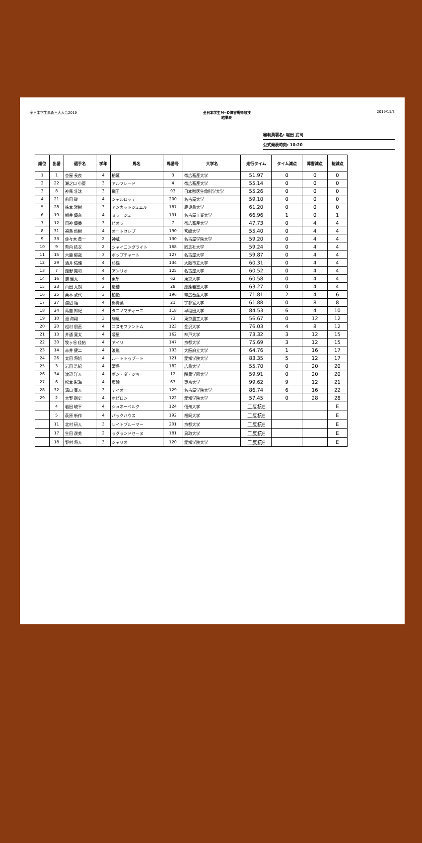全日本学生馬術三大大会2019 全日本学生M−D障害馬術競技
結果表 2019/11/3
審判員署名: 堀田 武司
公式発表時刻: 10:20
| 順位 | 出番 | 選手名 | 学年 | 馬名 | 馬番号 | 大学名 | 走行タイム | タイム減点 | 障害減点 | 総減点 |
| --- | --- | --- | --- | --- | --- | --- | --- | --- | --- | --- |
| 1 | 1 | 杢屋 長良 | 4 | 柏蓮 | 3 | 帯広畜産大学 | 51.97 | 0 | 0 | 0 |
| 2 | 22 | 瀬之口 小夏 | 3 | アルフレード | 4 | 帯広畜産大学 | 55.14 | 0 | 0 | 0 |
| 3 | 8 | 神馬 壮汰 | 3 | 飛王 | 93 | 日本獣医生命科学大学 | 55.26 | 0 | 0 | 0 |
| 4 | 21 | 前田 駿 | 4 | シャルロッテ | 200 | 名古屋大学 | 59.10 | 0 | 0 | 0 |
| 5 | 28 | 株本 雅樹 | 3 | アンカットジュエル | 187 | 鹿児島大学 | 61.20 | 0 | 0 | 0 |
| 6 | 19 | 栃井 優奈 | 4 | ミラージュ | 131 | 名古屋工業大学 | 66.96 | 1 | 0 | 1 |
| 7 | 12 | 田神 優香 | 3 | ビオラ | 7 | 帯広畜産大学 | 47.73 | 0 | 4 | 4 |
| 8 | 31 | 福島 悠樹 | 4 | オートセレブ | 190 | 宮崎大学 | 55.40 | 0 | 4 | 4 |
| 9 | 33 | 佐々木 貴一 | 2 | 神威 | 130 | 名古屋学院大学 | 59.20 | 0 | 4 | 4 |
| 10 | 9 | 幣内 結衣 | 2 | シャイニングライト | 168 | 同志社大学 | 59.24 | 0 | 4 | 4 |
| 11 | 15 | 六鹿 郁哉 | 3 | ポップチャート | 127 | 名古屋大学 | 59.87 | 0 | 4 | 4 |
| 12 | 29 | 酒井 佑輔 | 4 | 杉錨 | 134 | 大阪市立大学 | 60.31 | 0 | 4 | 4 |
| 13 | 7 | 館野 晃和 | 4 | アンリオ | 125 | 名古屋大学 | 60.52 | 0 | 4 | 4 |
| 14 | 16 | 勝 健太 | 4 | 東隼 | 62 | 東京大学 | 60.58 | 0 | 4 | 4 |
| 15 | 23 | 山田 太朗 | 3 | 慶楼 | 28 | 慶應義塾大学 | 63.27 | 0 | 4 | 4 |
| 16 | 25 | 栗本 敦代 | 3 | 柏艶 | 196 | 帯広畜産大学 | 71.81 | 2 | 4 | 6 |
| 17 | 27 | 渡辺 臨 | 4 | 栃青葉 | 21 | 宇都宮大学 | 61.88 | 0 | 8 | 8 |
| 18 | 24 | 蒔苗 知紀 | 4 | タニノマティーニ | 118 | 早稲田大学 | 84.53 | 6 | 4 | 10 |
| 19 | 10 | 溜 海翔 | 3 | 駒風 | 73 | 東京農工大学 | 56.67 | 0 | 12 | 12 |
| 20 | 20 | 松村 朋直 | 4 | コスモファントム | 123 | 金沢大学 | 76.03 | 4 | 8 | 12 |
| 21 | 13 | 井通 寛太 | 4 | 凌星 | 162 | 神戸大学 | 73.32 | 3 | 12 | 15 |
| 22 | 30 | 牧ヶ谷 佳佑 | 4 | アイリ | 147 | 京都大学 | 75.69 | 3 | 12 | 15 |
| 23 | 14 | 赤井 健二 | 4 | 浪嵐 | 193 | 大阪府立大学 | 64.76 | 1 | 16 | 17 |
| 24 | 26 | 太田 将旭 | 4 | ルートトゥブート | 121 | 愛知学院大学 | 83.35 | 5 | 12 | 17 |
| 25 | 3 | 岩田 浩紀 | 4 | 清将 | 182 | 広島大学 | 55.70 | 0 | 20 | 20 |
| 26 | 34 | 渡辺 洋人 | 4 | ポン・ダ・ジョー | 12 | 酪農学園大学 | 59.91 | 0 | 20 | 20 |
| 27 | 6 | 松本 彩海 | 4 | 東鈴 | 63 | 東京大学 | 99.62 | 9 | 12 | 21 |
| 28 | 32 | 溝口 寛人 | 3 | テイオー | 129 | 名古屋学院大学 | 86.74 | 6 | 16 | 22 |
| 29 | 2 | 大野 剛史 | 4 | ホピロン | 122 | 愛知学院大学 | 57.45 | 0 | 28 | 28 |
| | 4 | 岩田 峻平 | 4 | シュネーベルク | 124 | 信州大学 | 二反抗E | | | E |
| | 5 | 萩原 新作 | 4 | バックハウス | 192 | 福岡大学 | 二反抗E | | | E |
| | 11 | 北村 研人 | 3 | レイトブルーマー | 201 | 京都大学 | 二反抗E | | | E |
| | 17 | 生田 遥美 | 2 | ラグランドセーヌ | 181 | 鳥取大学 | 二反抗E | | | E |
| | 18 | 野村 将人 | 3 | シャリオ | 120 | 愛知学院大学 | 二反抗E | | | E |